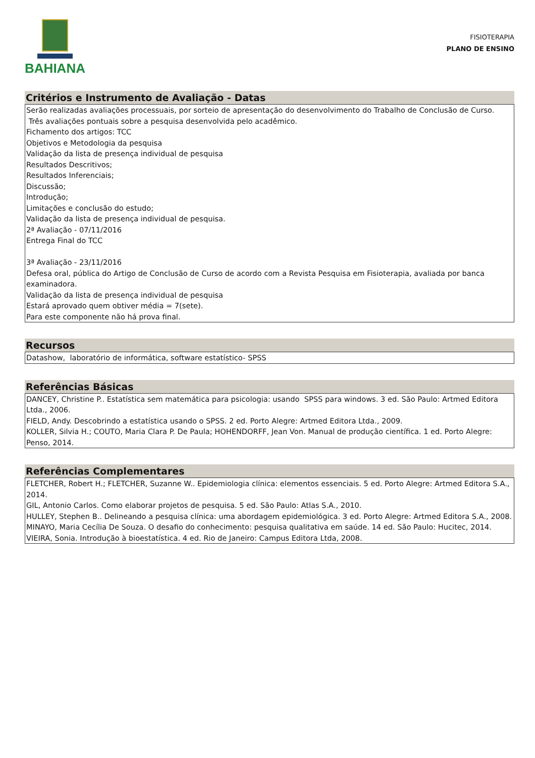BAHIANA
FISIOTERAPIA
PLANO DE ENSINO
Critérios e Instrumento de Avaliação - Datas
Serão realizadas avaliações processuais, por sorteio de apresentação do desenvolvimento do Trabalho de Conclusão de Curso.
Três avaliações pontuais sobre a pesquisa desenvolvida pelo acadêmico.
Fichamento dos artigos: TCC
Objetivos e Metodologia da pesquisa
Validação da lista de presença individual de pesquisa
Resultados Descritivos;
Resultados Inferenciais;
Discussão;
Introdução;
Limitações e conclusão do estudo;
Validação da lista de presença individual de pesquisa.
2ª Avaliação - 07/11/2016
Entrega Final do TCC
3ª Avaliação - 23/11/2016
Defesa oral, pública do Artigo de Conclusão de Curso de acordo com a Revista Pesquisa em Fisioterapia, avaliada por banca examinadora.
Validação da lista de presença individual de pesquisa
Estará aprovado quem obtiver média = 7(sete).
Para este componente não há prova final.
Recursos
Datashow, laboratório de informática, software estatístico- SPSS
Referências Básicas
DANCEY, Christine P.. Estatística sem matemática para psicologia: usando SPSS para windows. 3 ed. São Paulo: Artmed Editora Ltda., 2006.
FIELD, Andy. Descobrindo a estatística usando o SPSS. 2 ed. Porto Alegre: Artmed Editora Ltda., 2009.
KOLLER, Silvia H.; COUTO, Maria Clara P. De Paula; HOHENDORFF, Jean Von. Manual de produção científica. 1 ed. Porto Alegre: Penso, 2014.
Referências Complementares
FLETCHER, Robert H.; FLETCHER, Suzanne W.. Epidemiologia clínica: elementos essenciais. 5 ed. Porto Alegre: Artmed Editora S.A., 2014.
GIL, Antonio Carlos. Como elaborar projetos de pesquisa. 5 ed. São Paulo: Atlas S.A., 2010.
HULLEY, Stephen B.. Delineando a pesquisa clínica: uma abordagem epidemiológica. 3 ed. Porto Alegre: Artmed Editora S.A., 2008.
MINAYO, Maria Cecília De Souza. O desafio do conhecimento: pesquisa qualitativa em saúde. 14 ed. São Paulo: Hucitec, 2014.
VIEIRA, Sonia. Introdução à bioestatística. 4 ed. Rio de Janeiro: Campus Editora Ltda, 2008.